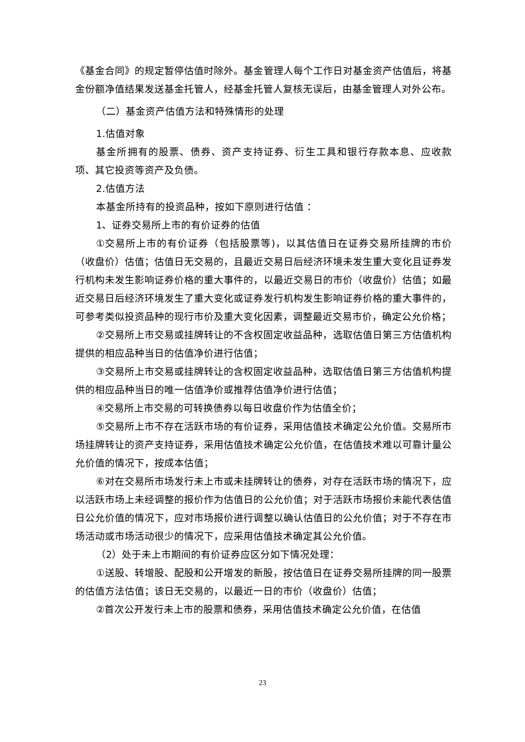《基金合同》的规定暂停估值时除外。基金管理人每个工作日对基金资产估值后，将基金份额净值结果发送基金托管人，经基金托管人复核无误后，由基金管理人对外公布。
（二）基金资产估值方法和特殊情形的处理
1.估值对象
基金所拥有的股票、债券、资产支持证券、衍生工具和银行存款本息、应收款项、其它投资等资产及负债。
2.估值方法
本基金所持有的投资品种，按如下原则进行估值 ：
1、证券交易所上市的有价证券的估值
①交易所上市的有价证券（包括股票等)，以其估值日在证券交易所挂牌的市价（收盘价）估值；估值日无交易的，且最近交易日后经济环境未发生重大变化且证券发行机构未发生影响证券价格的重大事件的，以最近交易日的市价（收盘价）估值；如最近交易日后经济环境发生了重大变化或证券发行机构发生影响证券价格的重大事件的，可参考类似投资品种的现行市价及重大变化因素，调整最近交易市价，确定公允价格；
②交易所上市交易或挂牌转让的不含权固定收益品种，选取估值日第三方估值机构提供的相应品种当日的估值净价进行估值；
③交易所上市交易或挂牌转让的含权固定收益品种，选取估值日第三方估值机构提供的相应品种当日的唯一估值净价或推荐估值净价进行估值；
④交易所上市交易的可转换债券以每日收盘价作为估值全价；
⑤交易所上市不存在活跃市场的有价证券，采用估值技术确定公允价值。交易所市场挂牌转让的资产支持证券，采用估值技术确定公允价值，在估值技术难以可靠计量公允价值的情况下，按成本估值；
⑥对在交易所市场发行未上市或未挂牌转让的债券，对存在活跃市场的情况下，应以活跃市场上未经调整的报价作为估值日的公允价值；对于活跃市场报价未能代表估值日公允价值的情况下，应对市场报价进行调整以确认估值日的公允价值；对于不存在市场活动或市场活动很少的情况下，应采用估值技术确定其公允价值。
（2）处于未上市期间的有价证券应区分如下情况处理：
①送股、转增股、配股和公开增发的新股，按估值日在证券交易所挂牌的同一股票的估值方法估值；该日无交易的，以最近一日的市价（收盘价）估值；
②首次公开发行未上市的股票和债券，采用估值技术确定公允价值，在估值
23